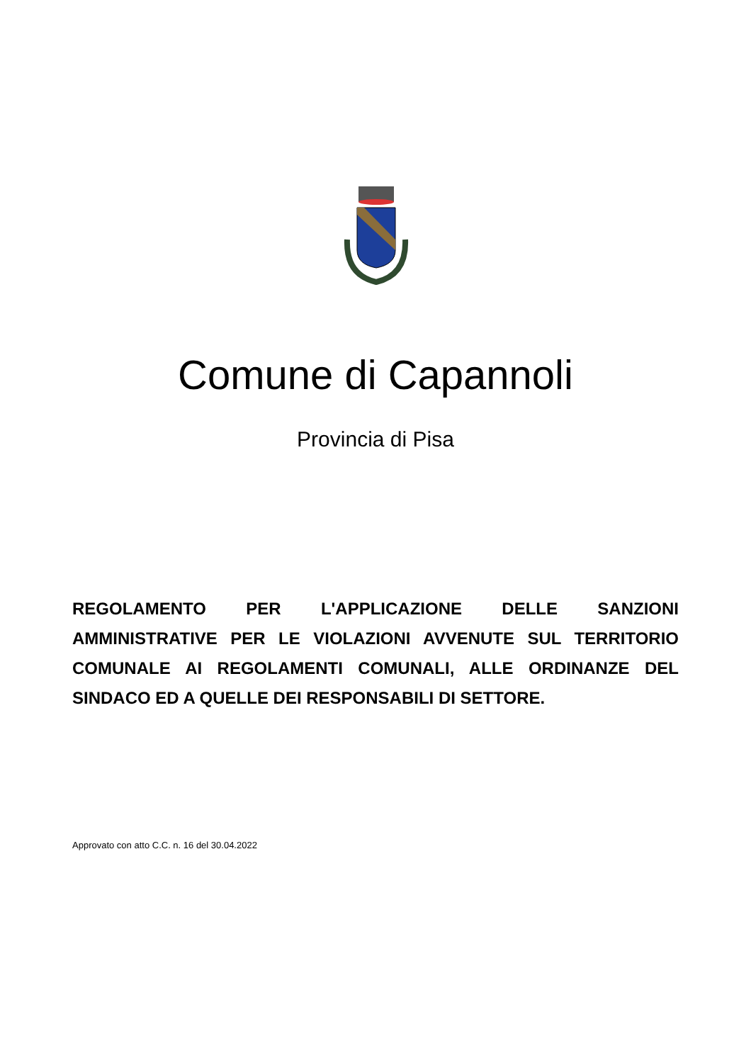Comune di Capannoli
Provincia di Pisa
REGOLAMENTO PER L'APPLICAZIONE DELLE SANZIONI AMMINISTRATIVE PER LE VIOLAZIONI AVVENUTE SUL TERRITORIO COMUNALE AI REGOLAMENTI COMUNALI, ALLE ORDINANZE DEL SINDACO ED A QUELLE DEI RESPONSABILI DI SETTORE.
Approvato con atto C.C. n. 16 del 30.04.2022